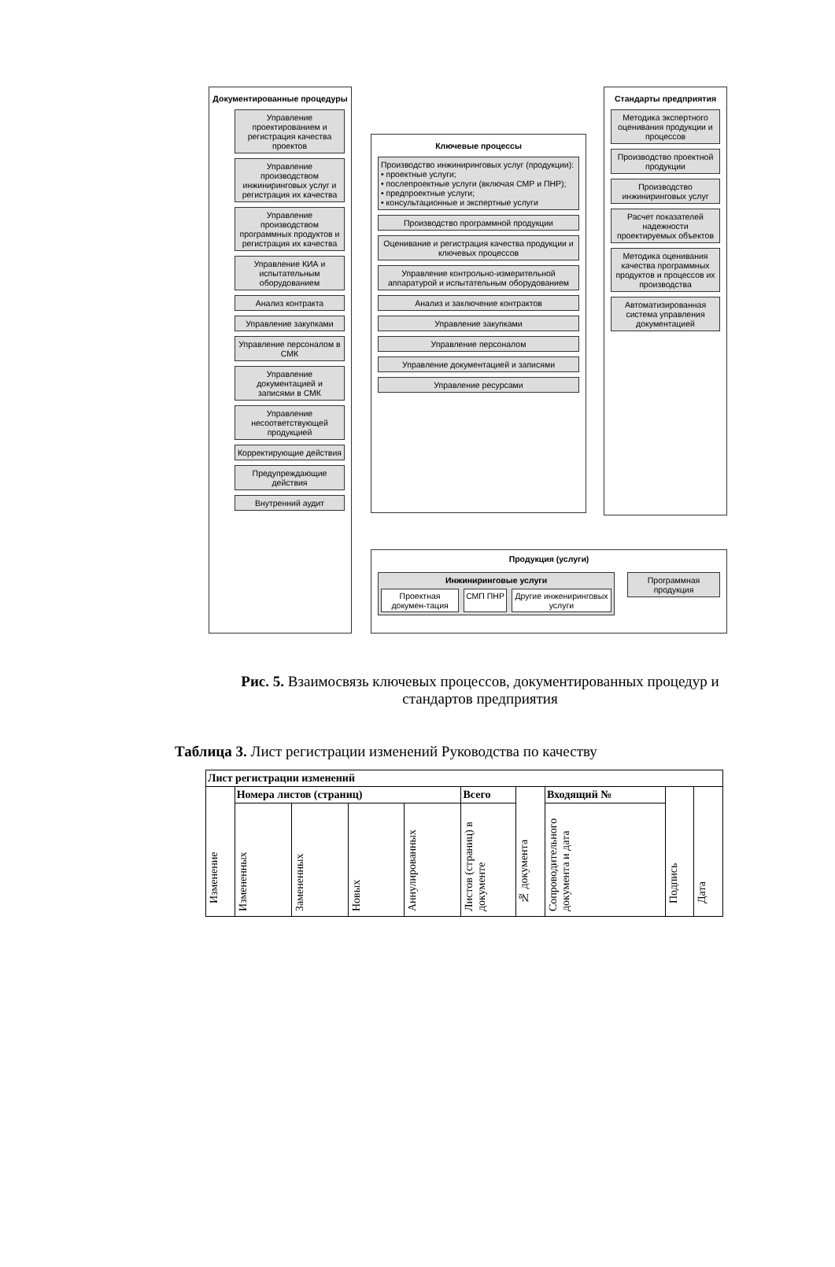Документированные процедуры
Управление проектированием и регистрация качества проектов
Управление производством инжиниринговых услуг и регистрация их качества
Управление производством программных продуктов и регистрация их качества
Управление КИА и испытательным оборудованием
Анализ контракта
Управление закупками
Управление персоналом в СМК
Управление документацией и записями в СМК
Управление несоответствующей продукцией
Корректирующие действия
Предупреждающие действия
Внутренний аудит
Ключевые процессы
Производство инжиниринговых услуг (продукции):
• проектные услуги;
• послепроектные услуги (включая СМР и ПНР);
• предпроектные услуги;
• консультационные и экспертные услуги
Производство программной продукции
Оценивание и регистрация качества продукции и ключевых процессов
Управление контрольно-измерительной аппаратурой и испытательным оборудованием
Анализ и заключение контрактов
Управление закупками
Управление персоналом
Управление документацией и записями
Управление ресурсами
Стандарты предприятия
Методика экспертного оценивания продукции и процессов
Производство проектной продукции
Производство инжиниринговых услуг
Расчет показателей надежности проектируемых объектов
Методика оценивания качества программных продуктов и процессов их производства
Автоматизированная система управления документацией
Продукция (услуги)
Инжиниринговые услуги
Проектная докумен-тация СМП ПНР Другие инжениринговых услуги
Программная продукция
Рис. 5. Взаимосвязь ключевых процессов, документированных процедур и стандартов предприятия
Таблица 3. Лист регистрации изменений Руководства по качеству
| Лист регистрации изменений | | | | | | | | | |
| --- | --- | --- | --- | --- | --- | --- | --- | --- | --- |
| Изменение | Номера листов (страниц) | | | | Всего | № документа | Входящий № | Подпись | Дата |
| | Измененных | Замененных | Новых | Аннулированных | Листов (страниц) в документе | | Сопроводительного документа и дата | | |